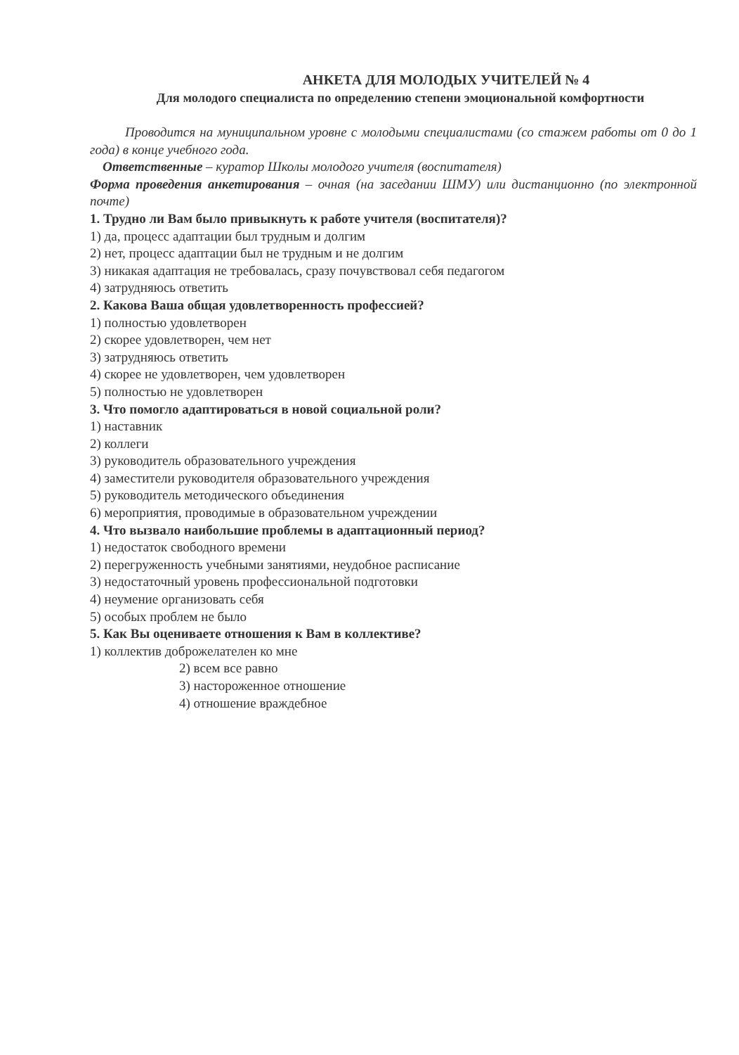АНКЕТА ДЛЯ МОЛОДЫХ УЧИТЕЛЕЙ № 4
Для молодого специалиста по определению степени эмоциональной комфортности
Проводится на муниципальном уровне с молодыми специалистами (со стажем работы от 0 до 1 года) в конце учебного года.
Ответственные – куратор Школы молодого учителя (воспитателя)
Форма проведения анкетирования – очная (на заседании ШМУ) или дистанционно (по электронной почте)
1. Трудно ли Вам было привыкнуть к работе учителя (воспитателя)?
1) да, процесс адаптации был трудным и долгим
2) нет, процесс адаптации был не трудным и не долгим
3) никакая адаптация не требовалась, сразу почувствовал себя педагогом
4) затрудняюсь ответить
2. Какова Ваша общая удовлетворенность профессией?
1) полностью удовлетворен
2) скорее удовлетворен, чем нет
3) затрудняюсь ответить
4) скорее не удовлетворен, чем удовлетворен
5) полностью не удовлетворен
3. Что помогло адаптироваться в новой социальной роли?
1) наставник
2) коллеги
3) руководитель образовательного учреждения
4) заместители руководителя образовательного учреждения
5) руководитель методического объединения
6) мероприятия, проводимые в образовательном учреждении
4. Что вызвало наибольшие проблемы в адаптационный период?
1) недостаток свободного времени
2) перегруженность учебными занятиями, неудобное расписание
3) недостаточный уровень профессиональной подготовки
4) неумение организовать себя
5) особых проблем не было
5. Как Вы оцениваете отношения к Вам в коллективе?
1) коллектив доброжелателен ко мне
2) всем все равно
3) настороженное отношение
4) отношение враждебное